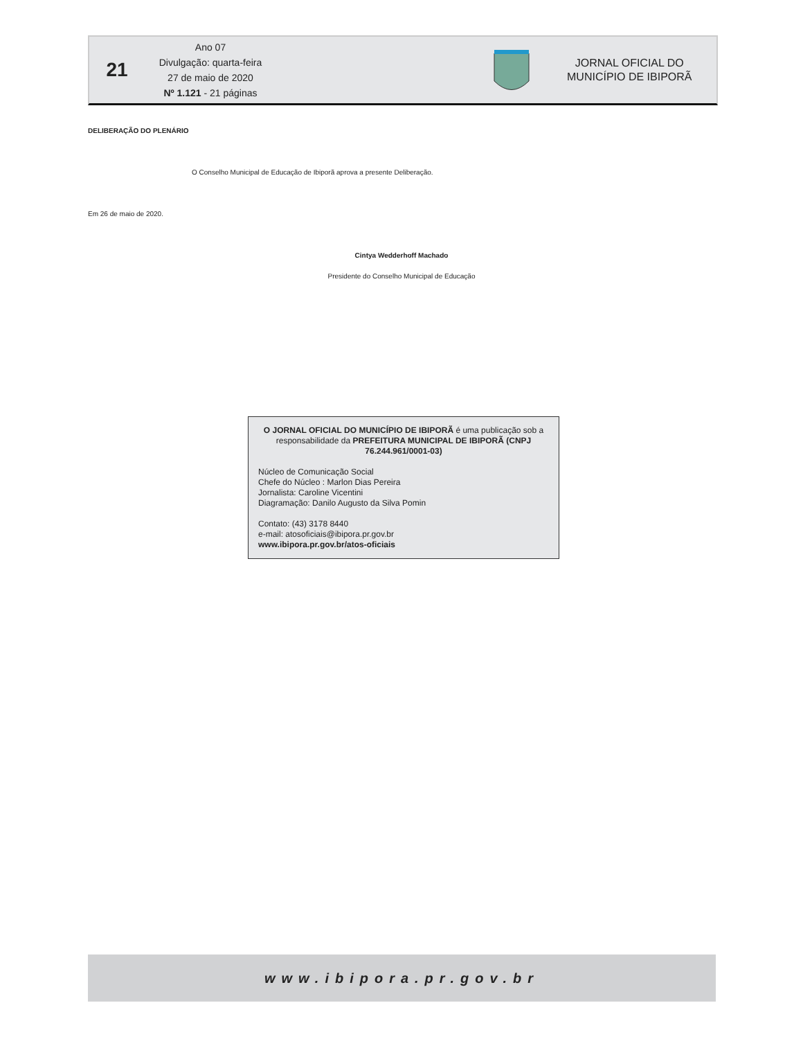21
Ano 07
Divulgação: quarta-feira
27 de maio de 2020
Nº 1.121 - 21 páginas
JORNAL OFICIAL DO
MUNICÍPIO DE IBIPORÃ
DELIBERAÇÃO DO PLENÁRIO
O Conselho Municipal de Educação de Ibiporã aprova a presente Deliberação.
Em 26 de maio de 2020.
Cintya Wedderhoff Machado
Presidente do Conselho Municipal de Educação
O JORNAL OFICIAL DO MUNICÍPIO DE IBIPORÃ é uma publicação sob a responsabilidade da PREFEITURA MUNICIPAL DE IBIPORÃ (CNPJ 76.244.961/0001-03)
Núcleo de Comunicação Social
Chefe do Núcleo : Marlon Dias Pereira
Jornalista: Caroline Vicentini
Diagramação: Danilo Augusto da Silva Pomin
Contato: (43) 3178 8440
e-mail: atosoficiais@ibipora.pr.gov.br
www.ibipora.pr.gov.br/atos-oficiais
www.ibipora.pr.gov.br